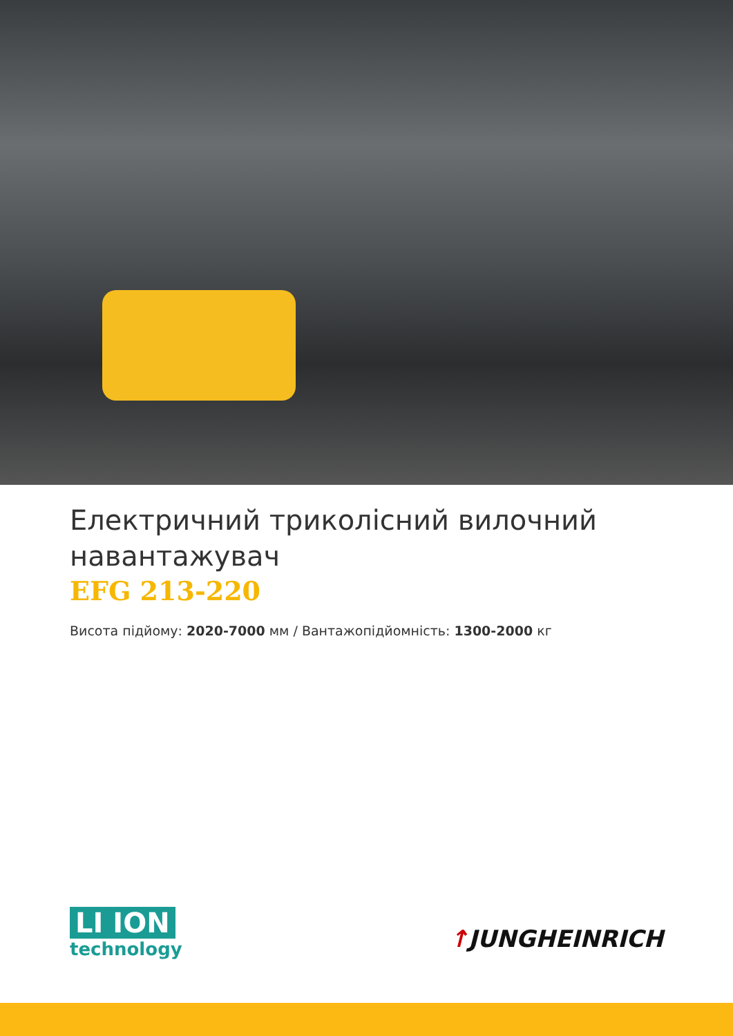Електричний триколісний вилочний навантажувач
EFG 213-220
Висота підйому: 2020-7000 мм / Вантажопідйомність: 1300-2000 кг
LI ION
technology
↑JUNGHEINRICH